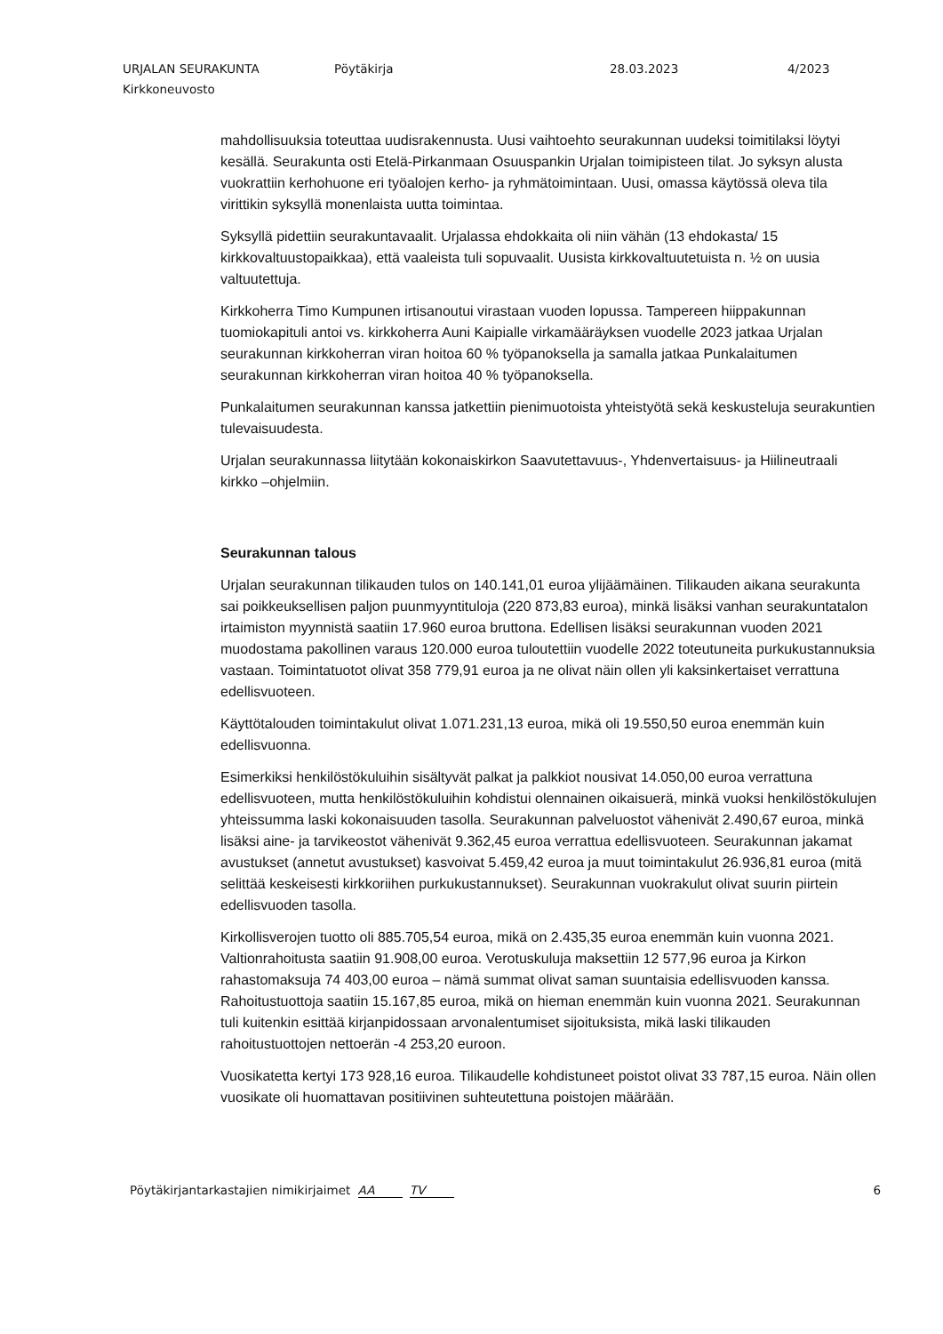URJALAN SEURAKUNTA Pöytäkirja 28.03.2023 4/2023
Kirkkoneuvosto
mahdollisuuksia toteuttaa uudisrakennusta. Uusi vaihtoehto seurakunnan uudeksi toimitilaksi löytyi kesällä. Seurakunta osti Etelä-Pirkanmaan Osuuspankin Urjalan toimipisteen tilat. Jo syksyn alusta vuokrattiin kerhohuone eri työalojen kerho- ja ryhmätoimintaan. Uusi, omassa käytössä oleva tila virittikin syksyllä monenlaista uutta toimintaa.
Syksyllä pidettiin seurakuntavaalit. Urjalassa ehdokkaita oli niin vähän (13 ehdokasta/ 15 kirkkovaltuustopaikkaa), että vaaleista tuli sopuvaalit. Uusista kirkkovaltuutetuista n. ½ on uusia valtuutettuja.
Kirkkoherra Timo Kumpunen irtisanoutui virastaan vuoden lopussa. Tampereen hiippakunnan tuomiokapituli antoi vs. kirkkoherra Auni Kaipialle virkamääräyksen vuodelle 2023 jatkaa Urjalan seurakunnan kirkkoherran viran hoitoa 60 % työpanoksella ja samalla jatkaa Punkalaitumen seurakunnan kirkkoherran viran hoitoa 40 % työpanoksella.
Punkalaitumen seurakunnan kanssa jatkettiin pienimuotoista yhteistyötä sekä keskusteluja seurakuntien tulevaisuudesta.
Urjalan seurakunnassa liitytään kokonaiskirkon Saavutettavuus-, Yhdenvertaisuus- ja Hiilineutraali kirkko –ohjelmiin.
Seurakunnan talous
Urjalan seurakunnan tilikauden tulos on 140.141,01 euroa ylijäämäinen. Tilikauden aikana seurakunta sai poikkeuksellisen paljon puunmyyntituloja (220 873,83 euroa), minkä lisäksi vanhan seurakuntatalon irtaimiston myynnistä saatiin 17.960 euroa bruttona. Edellisen lisäksi seurakunnan vuoden 2021 muodostama pakollinen varaus 120.000 euroa tuloutettiin vuodelle 2022 toteutuneita purkukustannuksia vastaan. Toimintatuotot olivat 358 779,91 euroa ja ne olivat näin ollen yli kaksinkertaiset verrattuna edellisvuoteen.
Käyttötalouden toimintakulut olivat 1.071.231,13 euroa, mikä oli 19.550,50 euroa enemmän kuin edellisvuonna.
Esimerkiksi henkilöstökuluihin sisältyvät palkat ja palkkiot nousivat 14.050,00 euroa verrattuna edellisvuoteen, mutta henkilöstökuluihin kohdistui olennainen oikaisuerä, minkä vuoksi henkilöstökulujen yhteissumma laski kokonaisuuden tasolla. Seurakunnan palveluostot vähenivät 2.490,67 euroa, minkä lisäksi aine- ja tarvikeostot vähenivät 9.362,45 euroa verrattua edellisvuoteen. Seurakunnan jakamat avustukset (annetut avustukset) kasvoivat 5.459,42 euroa ja muut toimintakulut 26.936,81 euroa (mitä selittää keskeisesti kirkkoriihen purkukustannukset). Seurakunnan vuokrakulut olivat suurin piirtein edellisvuoden tasolla.
Kirkollisverojen tuotto oli 885.705,54 euroa, mikä on 2.435,35 euroa enemmän kuin vuonna 2021. Valtionrahoitusta saatiin 91.908,00 euroa. Verotuskuluja maksettiin 12 577,96 euroa ja Kirkon rahastomaksuja 74 403,00 euroa – nämä summat olivat saman suuntaisia edellisvuoden kanssa. Rahoitustuottoja saatiin 15.167,85 euroa, mikä on hieman enemmän kuin vuonna 2021. Seurakunnan tuli kuitenkin esittää kirjanpidossaan arvonalentumiset sijoituksista, mikä laski tilikauden rahoitustuottojen nettoerän -4 253,20 euroon.
Vuosikatetta kertyi 173 928,16 euroa. Tilikaudelle kohdistuneet poistot olivat 33 787,15 euroa. Näin ollen vuosikate oli huomattavan positiivinen suhteutettuna poistojen määrään.
Pöytäkirjantarkastajien nimikirjaimet AA TV 6